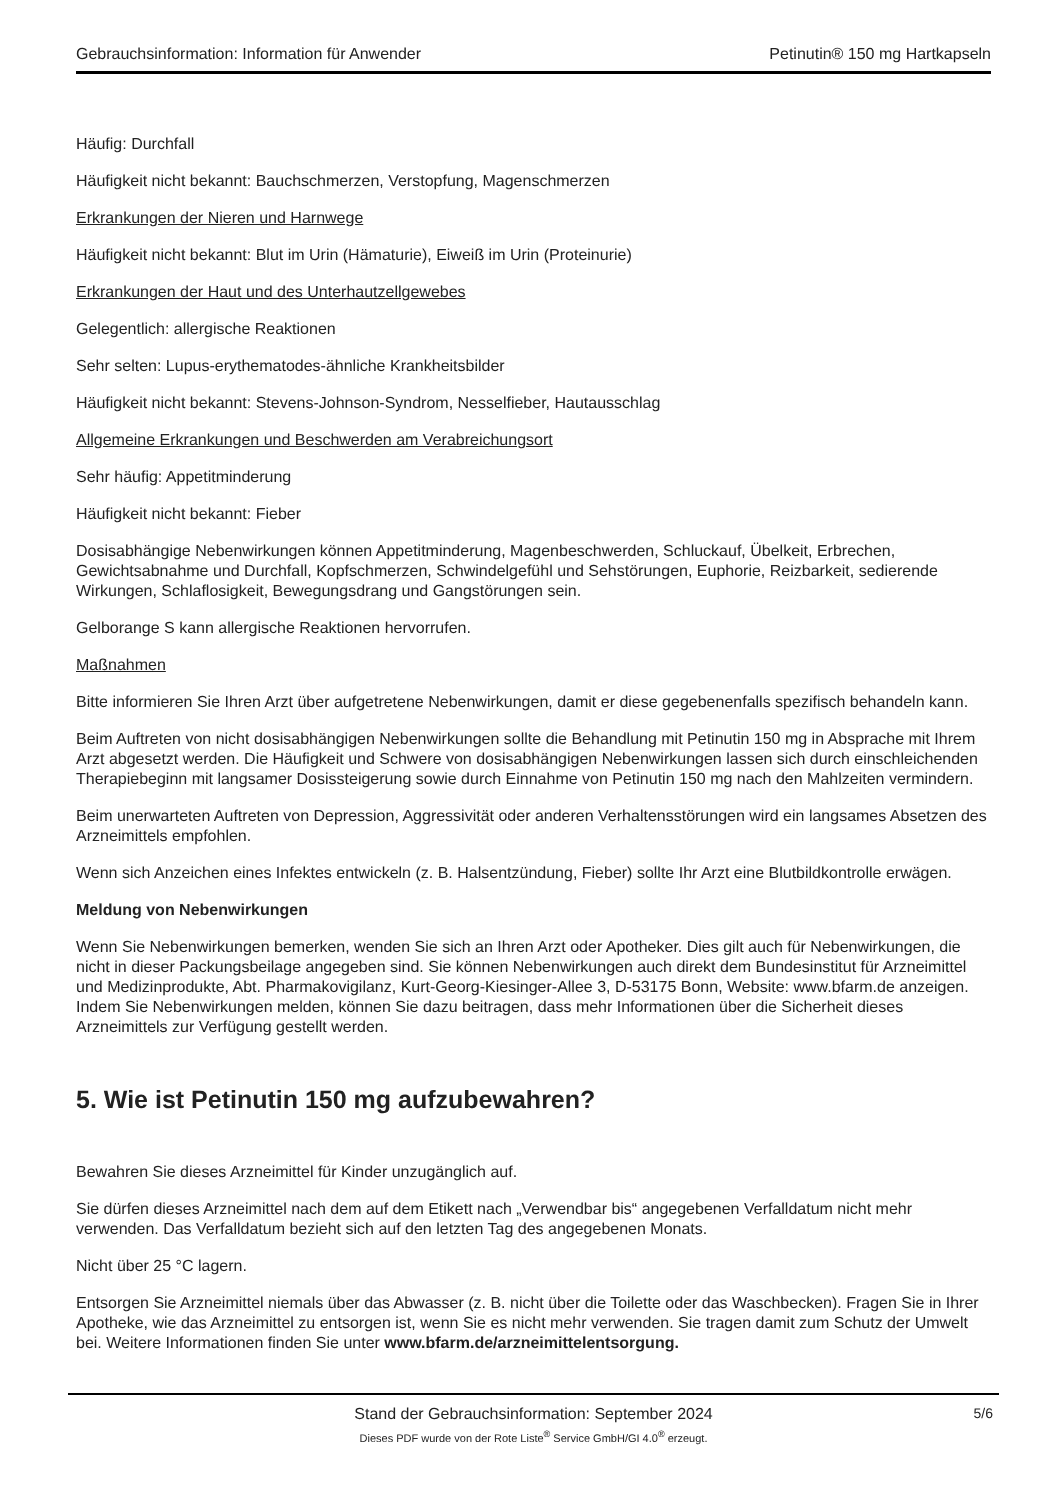Gebrauchsinformation: Information für Anwender Petinutin® 150 mg Hartkapseln
Häufig: Durchfall
Häufigkeit nicht bekannt: Bauchschmerzen, Verstopfung, Magenschmerzen
Erkrankungen der Nieren und Harnwege
Häufigkeit nicht bekannt: Blut im Urin (Hämaturie), Eiweiß im Urin (Proteinurie)
Erkrankungen der Haut und des Unterhautzellgewebes
Gelegentlich: allergische Reaktionen
Sehr selten: Lupus-erythematodes-ähnliche Krankheitsbilder
Häufigkeit nicht bekannt: Stevens-Johnson-Syndrom, Nesselfieber, Hautausschlag
Allgemeine Erkrankungen und Beschwerden am Verabreichungsort
Sehr häufig: Appetitminderung
Häufigkeit nicht bekannt: Fieber
Dosisabhängige Nebenwirkungen können Appetitminderung, Magenbeschwerden, Schluckauf, Übelkeit, Erbrechen, Gewichtsabnahme und Durchfall, Kopfschmerzen, Schwindelgefühl und Sehstörungen, Euphorie, Reizbarkeit, sedierende Wirkungen, Schlaflosigkeit, Bewegungsdrang und Gangstörungen sein.
Gelborange S kann allergische Reaktionen hervorrufen.
Maßnahmen
Bitte informieren Sie Ihren Arzt über aufgetretene Nebenwirkungen, damit er diese gegebenenfalls spezifisch behandeln kann.
Beim Auftreten von nicht dosisabhängigen Nebenwirkungen sollte die Behandlung mit Petinutin 150 mg in Absprache mit Ihrem Arzt abgesetzt werden. Die Häufigkeit und Schwere von dosisabhängigen Nebenwirkungen lassen sich durch einschleichenden Therapiebeginn mit langsamer Dosissteigerung sowie durch Einnahme von Petinutin 150 mg nach den Mahlzeiten vermindern.
Beim unerwarteten Auftreten von Depression, Aggressivität oder anderen Verhaltensstörungen wird ein langsames Absetzen des Arzneimittels empfohlen.
Wenn sich Anzeichen eines Infektes entwickeln (z. B. Halsentzündung, Fieber) sollte Ihr Arzt eine Blutbildkontrolle erwägen.
Meldung von Nebenwirkungen
Wenn Sie Nebenwirkungen bemerken, wenden Sie sich an Ihren Arzt oder Apotheker. Dies gilt auch für Nebenwirkungen, die nicht in dieser Packungsbeilage angegeben sind. Sie können Nebenwirkungen auch direkt dem Bundesinstitut für Arzneimittel und Medizinprodukte, Abt. Pharmakovigilanz, Kurt-Georg-Kiesinger-Allee 3, D-53175 Bonn, Website: www.bfarm.de anzeigen. Indem Sie Nebenwirkungen melden, können Sie dazu beitragen, dass mehr Informationen über die Sicherheit dieses Arzneimittels zur Verfügung gestellt werden.
5. Wie ist Petinutin 150 mg aufzubewahren?
Bewahren Sie dieses Arzneimittel für Kinder unzugänglich auf.
Sie dürfen dieses Arzneimittel nach dem auf dem Etikett nach „Verwendbar bis“ angegebenen Verfalldatum nicht mehr verwenden. Das Verfalldatum bezieht sich auf den letzten Tag des angegebenen Monats.
Nicht über 25 °C lagern.
Entsorgen Sie Arzneimittel niemals über das Abwasser (z. B. nicht über die Toilette oder das Waschbecken). Fragen Sie in Ihrer Apotheke, wie das Arzneimittel zu entsorgen ist, wenn Sie es nicht mehr verwenden. Sie tragen damit zum Schutz der Umwelt bei. Weitere Informationen finden Sie unter www.bfarm.de/arzneimittelentsorgung.
Stand der Gebrauchsinformation: September 2024
5/6
Dieses PDF wurde von der Rote Liste<sup>®</sup> Service GmbH/GI 4.0<sup>®</sup> erzeugt.